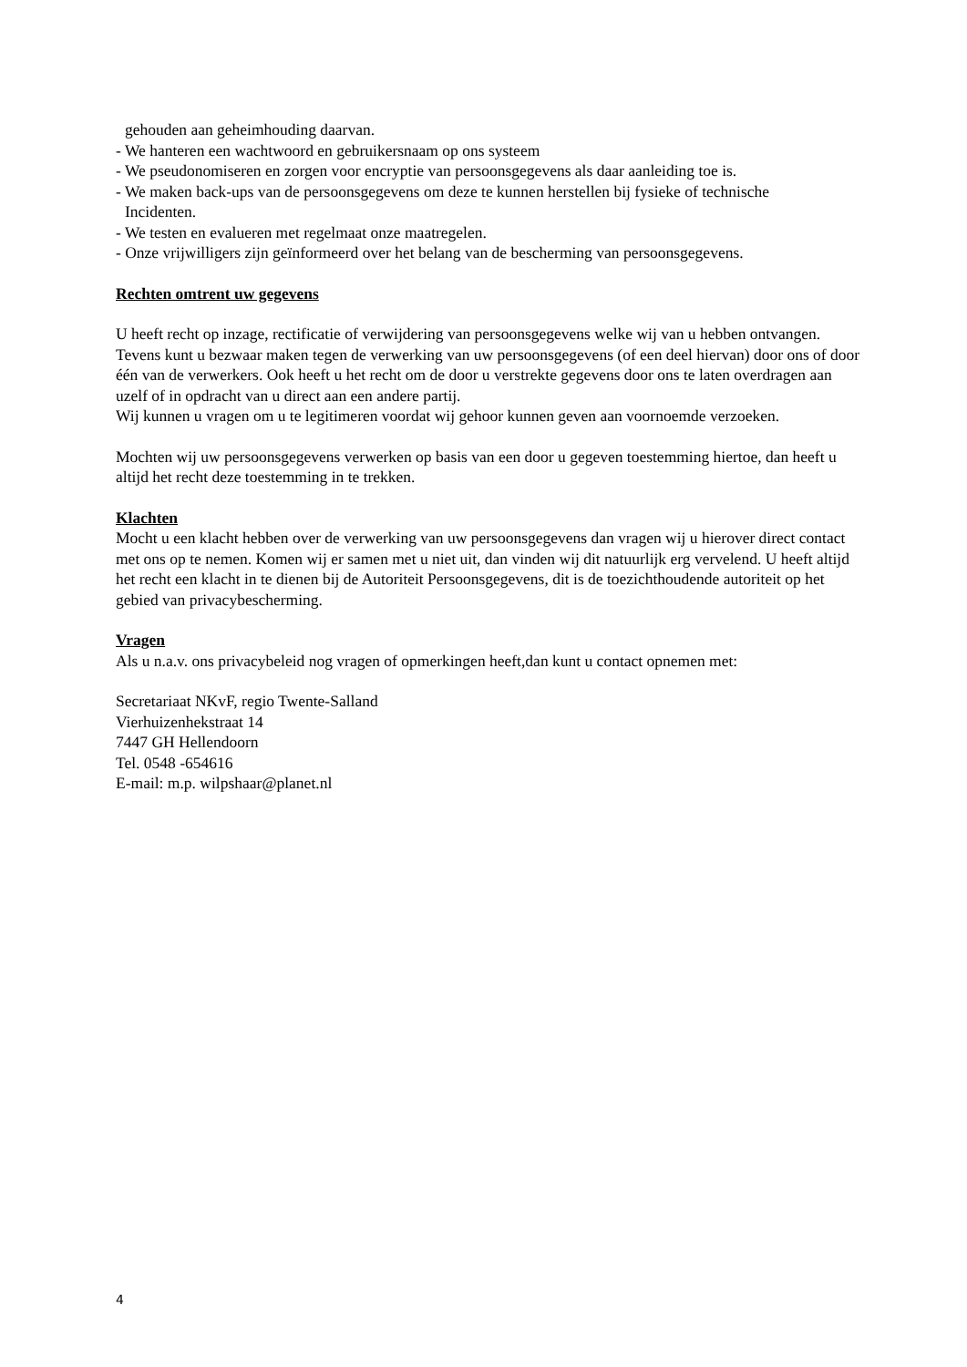gehouden aan geheimhouding daarvan.
- We hanteren een wachtwoord en gebruikersnaam op ons systeem
- We pseudonomiseren en zorgen voor encryptie van persoonsgegevens als daar aanleiding toe is.
- We maken back-ups van de persoonsgegevens om deze te kunnen herstellen bij fysieke of technische
Incidenten.
- We testen en evalueren met regelmaat onze maatregelen.
- Onze vrijwilligers zijn geïnformeerd over het belang van de bescherming van persoonsgegevens.
Rechten omtrent uw gegevens
U heeft recht op inzage, rectificatie of verwijdering van persoonsgegevens welke wij van u hebben ontvangen. Tevens kunt u bezwaar maken tegen de verwerking van uw persoonsgegevens (of een deel hiervan) door ons of door één van de verwerkers. Ook heeft u het recht om de door u verstrekte gegevens door ons te laten overdragen aan uzelf of in opdracht van u direct aan een andere partij.
Wij kunnen u vragen om u te legitimeren voordat wij gehoor kunnen geven aan voornoemde verzoeken.
Mochten wij uw persoonsgegevens verwerken op basis van een door u gegeven toestemming hiertoe, dan heeft u altijd het recht deze toestemming in te trekken.
Klachten
Mocht u een klacht hebben over de verwerking van uw persoonsgegevens dan vragen wij u hierover direct contact met ons op te nemen. Komen wij er samen met u niet uit, dan vinden wij dit natuurlijk erg vervelend. U heeft altijd het recht een klacht in te dienen bij de Autoriteit Persoonsgegevens, dit is de toezichthoudende autoriteit op het gebied van privacybescherming.
Vragen
Als u n.a.v. ons privacybeleid nog vragen of opmerkingen heeft,dan kunt u contact opnemen met:
Secretariaat NKvF, regio Twente-Salland
Vierhuizenhekstraat 14
7447 GH Hellendoorn
Tel. 0548 -654616
E-mail: m.p. wilpshaar@planet.nl
4